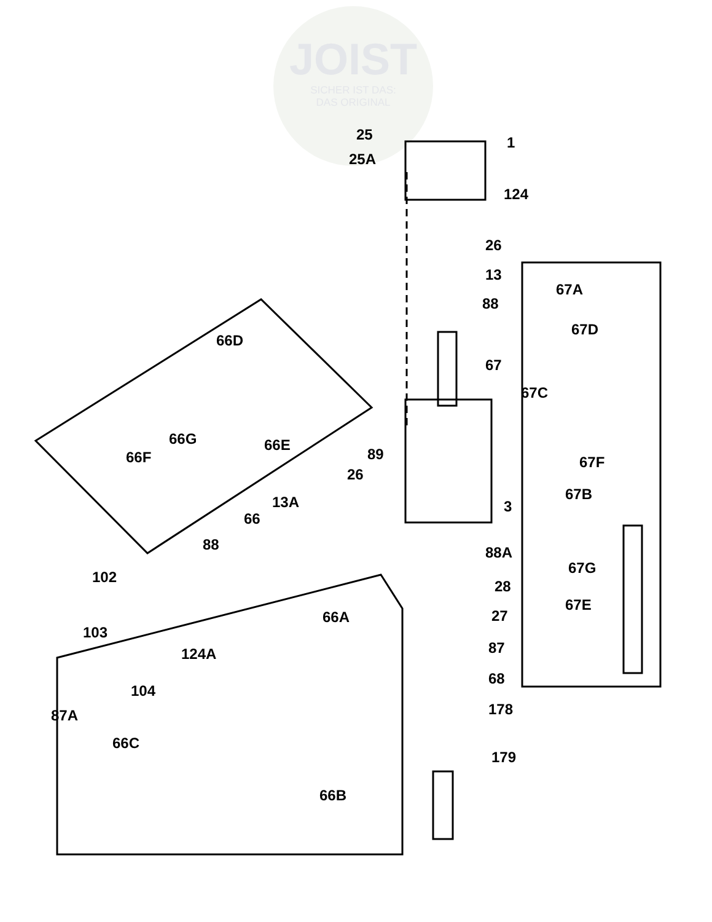JOIST
SICHER IST DAS:
DAS ORIGINAL
25
25A
1
124
26
13
88
67A
67D
67
67C
66D
66G 66E
66F 89
26
67F
13A
66
3
67B
88 88A
67G
102
28
67E
66A
103
27
124A 87
104
68
87A 178
66C
179
66B